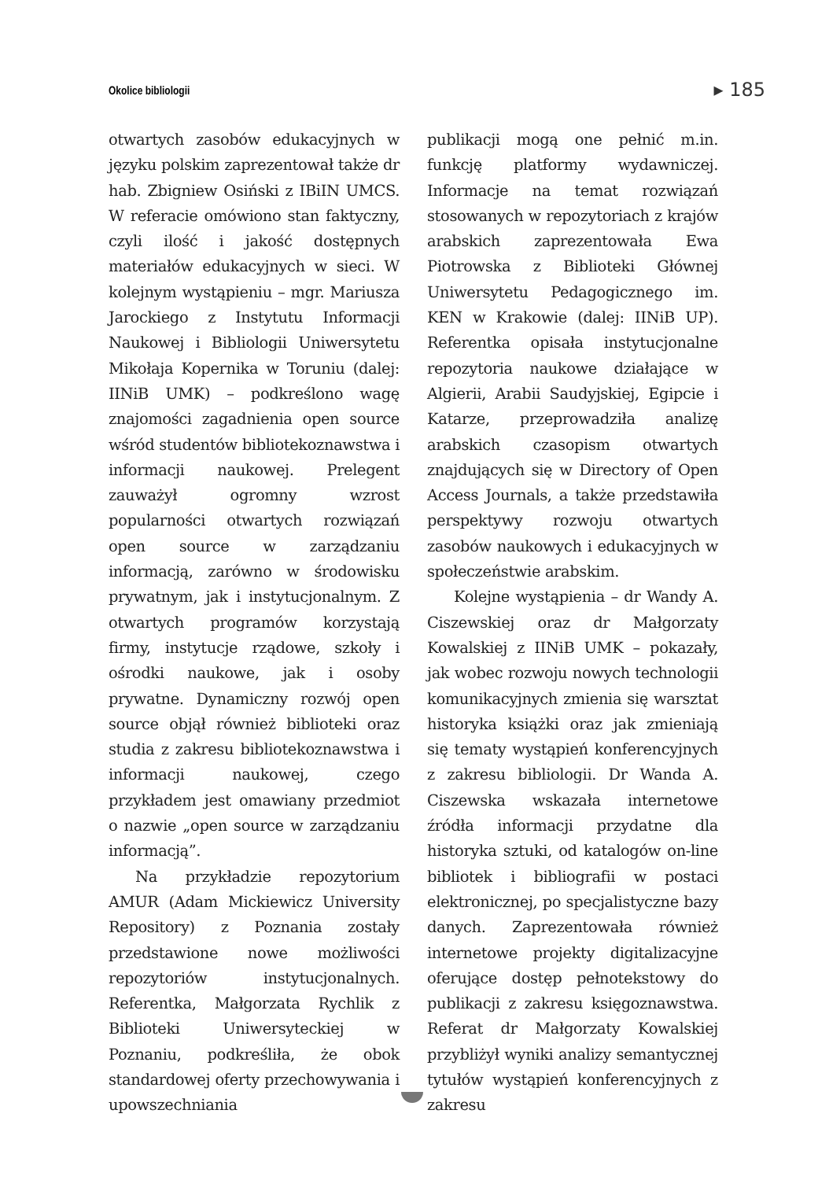Okolice bibliologii ▸ 185
otwartych zasobów edukacyjnych w języku polskim zaprezentował także dr hab. Zbigniew Osiński z IBiIN UMCS. W referacie omówiono stan faktyczny, czyli ilość i jakość dostępnych materiałów edukacyjnych w sieci. W kolejnym wystąpieniu – mgr. Mariusza Jarockiego z Instytutu Informacji Naukowej i Bibliologii Uniwersytetu Mikołaja Kopernika w Toruniu (dalej: IINiB UMK) – podkreślono wagę znajomości zagadnienia open source wśród studentów bibliotekoznawstwa i informacji naukowej. Prelegent zauważył ogromny wzrost popularności otwartych rozwiązań open source w zarządzaniu informacją, zarówno w środowisku prywatnym, jak i instytucjonalnym. Z otwartych programów korzystają firmy, instytucje rządowe, szkoły i ośrodki naukowe, jak i osoby prywatne. Dynamiczny rozwój open source objął również biblioteki oraz studia z zakresu bibliotekoznawstwa i informacji naukowej, czego przykładem jest omawiany przedmiot o nazwie „open source w zarządzaniu informacją”.
Na przykładzie repozytorium AMUR (Adam Mickiewicz University Repository) z Poznania zostały przedstawione nowe możliwości repozytoriów instytucjonalnych. Referentka, Małgorzata Rychlik z Biblioteki Uniwersyteckiej w Poznaniu, podkreśliła, że obok standardowej oferty przechowywania i upowszechniania
publikacji mogą one pełnić m.in. funkcję platformy wydawniczej. Informacje na temat rozwiązań stosowanych w repozytoriach z krajów arabskich zaprezentowała Ewa Piotrowska z Biblioteki Głównej Uniwersytetu Pedagogicznego im. KEN w Krakowie (dalej: IINiB UP). Referentka opisała instytucjonalne repozytoria naukowe działające w Algierii, Arabii Saudyjskiej, Egipcie i Katarze, przeprowadziła analizę arabskich czasopism otwartych znajdujących się w Directory of Open Access Journals, a także przedstawiła perspektywy rozwoju otwartych zasobów naukowych i edukacyjnych w społeczeństwie arabskim.
Kolejne wystąpienia – dr Wandy A. Ciszewskiej oraz dr Małgorzaty Kowalskiej z IINiB UMK – pokazały, jak wobec rozwoju nowych technologii komunikacyjnych zmienia się warsztat historyka książki oraz jak zmieniają się tematy wystąpień konferencyjnych z zakresu bibliologii. Dr Wanda A. Ciszewska wskazała internetowe źródła informacji przydatne dla historyka sztuki, od katalogów on-line bibliotek i bibliografii w postaci elektronicznej, po specjalistyczne bazy danych. Zaprezentowała również internetowe projekty digitalizacyjne oferujące dostęp pełnotekstowy do publikacji z zakresu księgoznawstwa. Referat dr Małgorzaty Kowalskiej przybliżył wyniki analizy semantycznej tytułów wystąpień konferencyjnych z zakresu